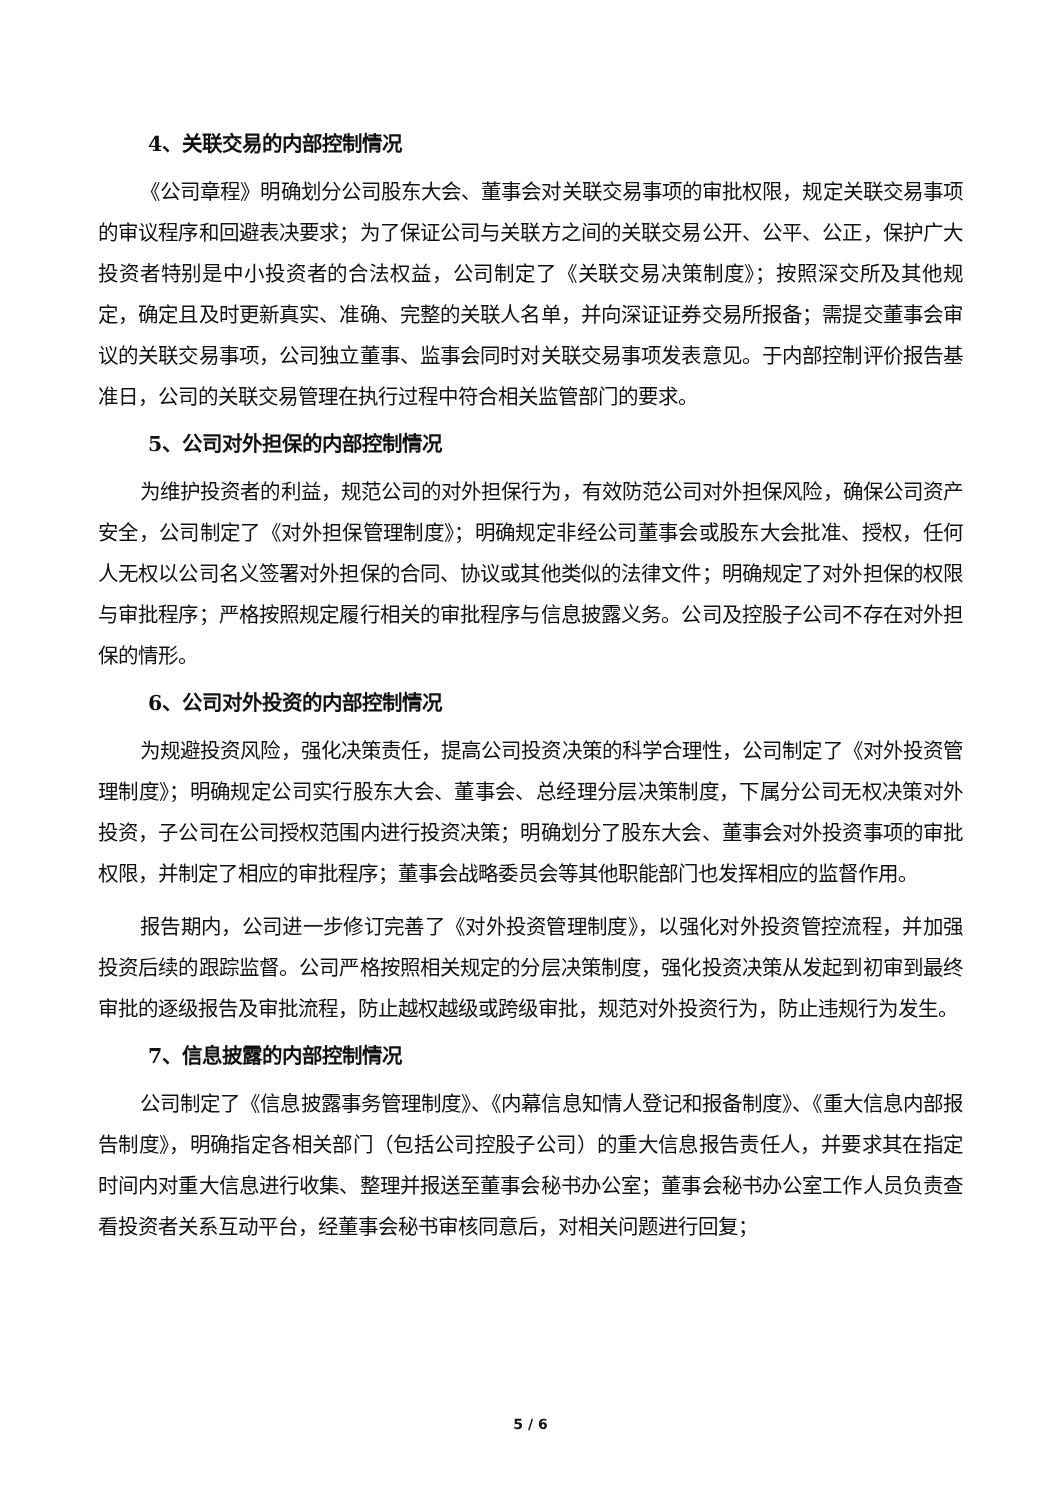4、关联交易的内部控制情况
《公司章程》明确划分公司股东大会、董事会对关联交易事项的审批权限，规定关联交易事项的审议程序和回避表决要求；为了保证公司与关联方之间的关联交易公开、公平、公正，保护广大投资者特别是中小投资者的合法权益，公司制定了《关联交易决策制度》；按照深交所及其他规定，确定且及时更新真实、准确、完整的关联人名单，并向深证证券交易所报备；需提交董事会审议的关联交易事项，公司独立董事、监事会同时对关联交易事项发表意见。于内部控制评价报告基准日，公司的关联交易管理在执行过程中符合相关监管部门的要求。
5、公司对外担保的内部控制情况
为维护投资者的利益，规范公司的对外担保行为，有效防范公司对外担保风险，确保公司资产安全，公司制定了《对外担保管理制度》；明确规定非经公司董事会或股东大会批准、授权，任何人无权以公司名义签署对外担保的合同、协议或其他类似的法律文件；明确规定了对外担保的权限与审批程序；严格按照规定履行相关的审批程序与信息披露义务。公司及控股子公司不存在对外担保的情形。
6、公司对外投资的内部控制情况
为规避投资风险，强化决策责任，提高公司投资决策的科学合理性，公司制定了《对外投资管理制度》；明确规定公司实行股东大会、董事会、总经理分层决策制度，下属分公司无权决策对外投资，子公司在公司授权范围内进行投资决策；明确划分了股东大会、董事会对外投资事项的审批权限，并制定了相应的审批程序；董事会战略委员会等其他职能部门也发挥相应的监督作用。
报告期内，公司进一步修订完善了《对外投资管理制度》，以强化对外投资管控流程，并加强投资后续的跟踪监督。公司严格按照相关规定的分层决策制度，强化投资决策从发起到初审到最终审批的逐级报告及审批流程，防止越权越级或跨级审批，规范对外投资行为，防止违规行为发生。
7、信息披露的内部控制情况
公司制定了《信息披露事务管理制度》、《内幕信息知情人登记和报备制度》、《重大信息内部报告制度》，明确指定各相关部门（包括公司控股子公司）的重大信息报告责任人，并要求其在指定时间内对重大信息进行收集、整理并报送至董事会秘书办公室；董事会秘书办公室工作人员负责查看投资者关系互动平台，经董事会秘书审核同意后，对相关问题进行回复；
5 / 6